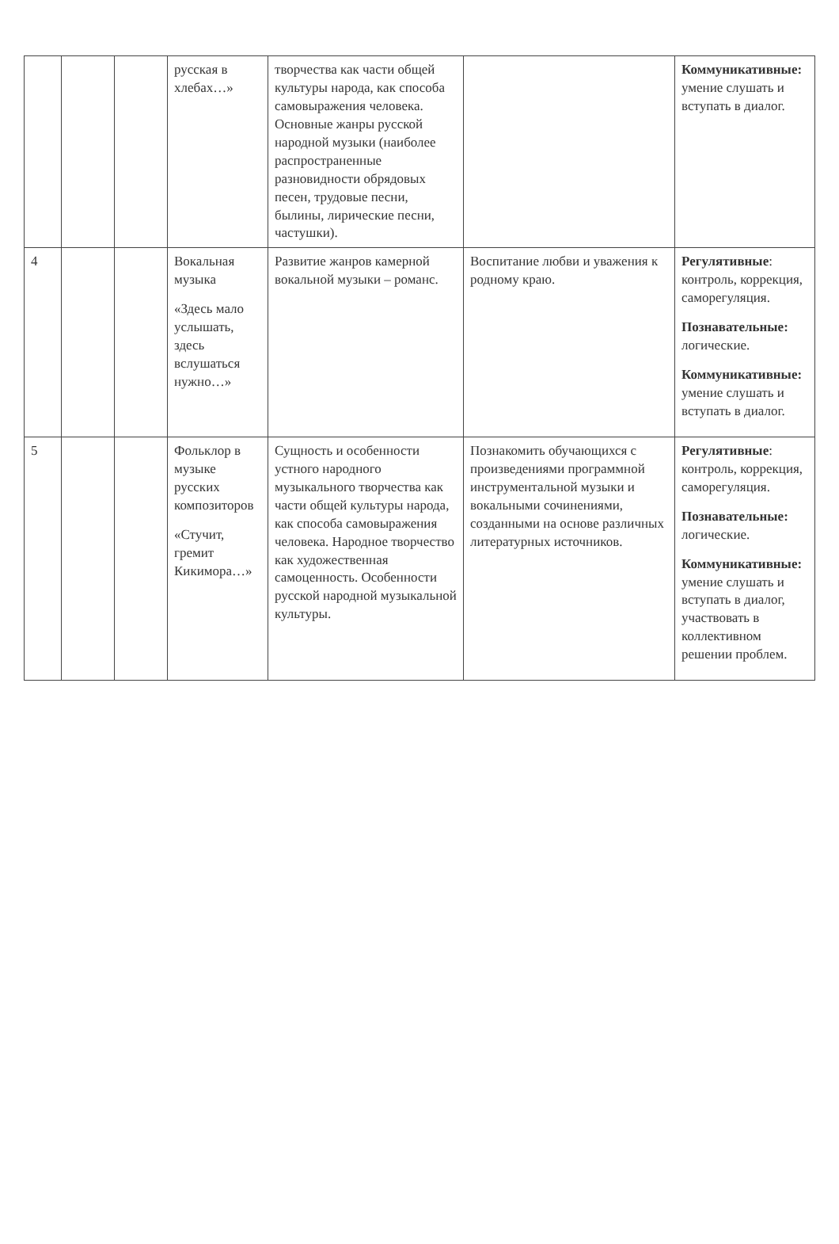| | | | русская в хлебах…» | творчества как части общей культуры народа, как способа самовыражения человека. Основные жанры русской народной музыки (наиболее распространенные разновидности обрядовых песен, трудовые песни, былины, лирические песни, частушки). | | Коммуникативные: умение слушать и вступать в диалог. |
| 4 | | | Вокальная музыка «Здесь мало услышать, здесь вслушаться нужно…» | Развитие жанров камерной вокальной музыки – романс. | Воспитание любви и уважения к родному краю. | Регулятивные : контроль, коррекция, саморегуляция. Познавательные: логические. Коммуникативные: умение слушать и вступать в диалог. |
| 5 | | | Фольклор в музыке русских композиторов «Стучит, гремит Кикимора…» | Сущность и особенности устного народного музыкального творчества как части общей культуры народа, как способа самовыражения человека. Народное творчество как художественная самоценность. Особенности русской народной музыкальной культуры. | Познакомить обучающихся с произведениями программной инструментальной музыки и вокальными сочинениями, созданными на основе различных литературных источников. | Регулятивные : контроль, коррекция, саморегуляция. Познавательные: логические. Коммуникативные: умение слушать и вступать в диалог, участвовать в коллективном решении проблем. |